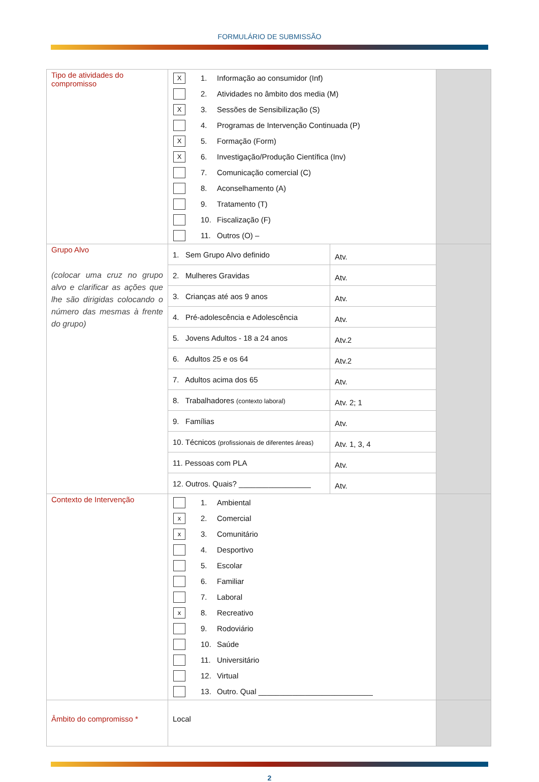FORMULÁRIO DE SUBMISSÃO
| Tipo de atividades do compromisso | X 1. Informação ao consumidor (Inf) 2. Atividades no âmbito dos media (M) X 3. Sessões de Sensibilização (S) 4. Programas de Intervenção Continuada (P) X 5. Formação (Form) X 6. Investigação/Produção Científica (Inv) 7. Comunicação comercial (C) 8. Aconselhamento (A) 9. Tratamento (T) 10. Fiscalização (F) 11. Outros (O) – | |
| Grupo Alvo (colocar uma cruz no grupo alvo e clarificar as ações que lhe são dirigidas colocando o número das mesmas à frente do grupo) | / 1. Sem Grupo Alvo definido / Atv. / / 2. Mulheres Gravidas / Atv. / / 3. Crianças até aos 9 anos / Atv. / / 4. Pré-adolescência e Adolescência / Atv. / / 5. Jovens Adultos - 18 a 24 anos / Atv.2 / / 6. Adultos 25 e os 64 / Atv.2 / / 7. Adultos acima dos 65 / Atv. / / 8. Trabalhadores (contexto laboral) / Atv. 2; 1 / / 9. Famílias / Atv. / / 10. Técnicos (profissionais de diferentes áreas) / Atv. 1, 3, 4 / / 11. Pessoas com PLA / Atv. / / 12. Outros. Quais? _________________ / Atv. / | |
| Contexto de Intervenção | 1. Ambiental x 2. Comercial x 3. Comunitário 4. Desportivo 5. Escolar 6. Familiar 7. Laboral x 8. Recreativo 9. Rodoviário 10. Saúde 11. Universitário 12. Virtual 13. Outro. Qual ___________________________ | |
| Âmbito do compromisso * | Local | |
2